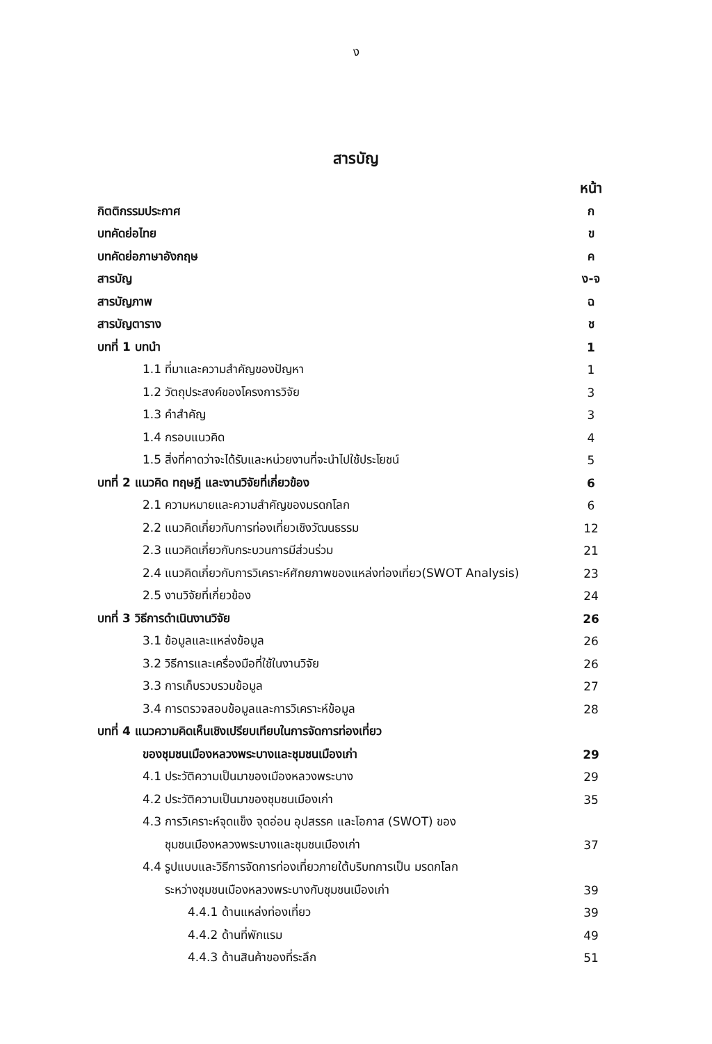ง
สารบัญ
| | หน้า |
| กิตติกรรมประกาศ | ก |
| บทคัดย่อไทย | ข |
| บทคัดย่อภาษาอังกฤษ | ค |
| สารบัญ | ง-จ |
| สารบัญภาพ | ฉ |
| สารบัญตาราง | ช |
| บทที่ 1 บทนำ | 1 |
| 1.1 ที่มาและความสำคัญของปัญหา | 1 |
| 1.2 วัตถุประสงค์ของโครงการวิจัย | 3 |
| 1.3 คำสำคัญ | 3 |
| 1.4 กรอบแนวคิด | 4 |
| 1.5 สิ่งที่คาดว่าจะได้รับและหน่วยงานที่จะนำไปใช้ประโยชน์ | 5 |
| บทที่ 2 แนวคิด ทฤษฎี และงานวิจัยที่เกี่ยวข้อง | 6 |
| 2.1 ความหมายและความสำคัญของมรดกโลก | 6 |
| 2.2 แนวคิดเกี่ยวกับการท่องเที่ยวเชิงวัฒนธรรม | 12 |
| 2.3 แนวคิดเกี่ยวกับกระบวนการมีส่วนร่วม | 21 |
| 2.4 แนวคิดเกี่ยวกับการวิเคราะห์ศักยภาพของแหล่งท่องเที่ยว(SWOT Analysis) | 23 |
| 2.5 งานวิจัยที่เกี่ยวข้อง | 24 |
| บทที่ 3 วิธีการดำเนินงานวิจัย | 26 |
| 3.1 ข้อมูลและแหล่งข้อมูล | 26 |
| 3.2 วิธีการและเครื่องมือที่ใช้ในงานวิจัย | 26 |
| 3.3 การเก็บรวบรวมข้อมูล | 27 |
| 3.4 การตรวจสอบข้อมูลและการวิเคราะห์ข้อมูล | 28 |
| บทที่ 4 แนวความคิดเห็นเชิงเปรียบเทียบในการจัดการท่องเที่ยว | |
| ของชุมชนเมืองหลวงพระบางและชุมชนเมืองเก่า | 29 |
| 4.1 ประวัติความเป็นมาของเมืองหลวงพระบาง | 29 |
| 4.2 ประวัติความเป็นมาของชุมชนเมืองเก่า | 35 |
| 4.3 การวิเคราะห์จุดแข็ง จุดอ่อน อุปสรรค และโอกาส (SWOT) ของ | |
| ชุมชนเมืองหลวงพระบางและชุมชนเมืองเก่า | 37 |
| 4.4 รูปแบบและวิธีการจัดการท่องเที่ยวภายใต้บริบทการเป็น มรดกโลก | |
| ระหว่างชุมชนเมืองหลวงพระบางกับชุมชนเมืองเก่า | 39 |
| 4.4.1 ด้านแหล่งท่องเที่ยว | 39 |
| 4.4.2 ด้านที่พักแรม | 49 |
| 4.4.3 ด้านสินค้าของที่ระลึก | 51 |